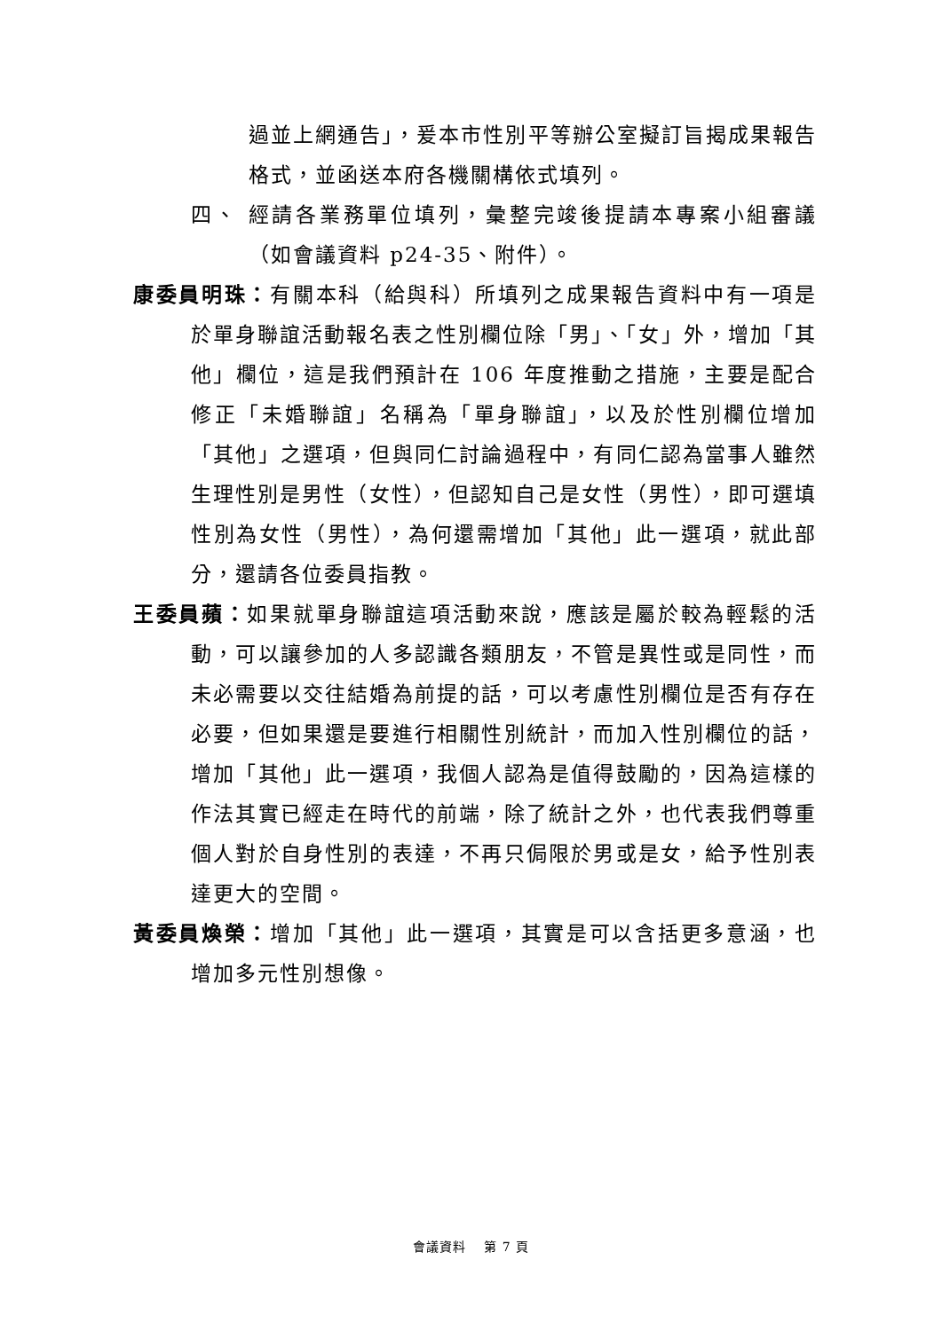過並上網通告」，爰本市性別平等辦公室擬訂旨揭成果報告格式，並函送本府各機關構依式填列。
四、 經請各業務單位填列，彙整完竣後提請本專案小組審議（如會議資料 p24-35、附件）。
康委員明珠：有關本科（給與科）所填列之成果報告資料中有一項是於單身聯誼活動報名表之性別欄位除「男」、「女」外，增加「其他」欄位，這是我們預計在 106 年度推動之措施，主要是配合修正「未婚聯誼」名稱為「單身聯誼」，以及於性別欄位增加「其他」之選項，但與同仁討論過程中，有同仁認為當事人雖然生理性別是男性（女性），但認知自己是女性（男性），即可選填性別為女性（男性），為何還需增加「其他」此一選項，就此部分，還請各位委員指教。
王委員蘋：如果就單身聯誼這項活動來說，應該是屬於較為輕鬆的活動，可以讓參加的人多認識各類朋友，不管是異性或是同性，而未必需要以交往結婚為前提的話，可以考慮性別欄位是否有存在必要，但如果還是要進行相關性別統計，而加入性別欄位的話，增加「其他」此一選項，我個人認為是值得鼓勵的，因為這樣的作法其實已經走在時代的前端，除了統計之外，也代表我們尊重個人對於自身性別的表達，不再只侷限於男或是女，給予性別表達更大的空間。
黃委員煥榮：增加「其他」此一選項，其實是可以含括更多意涵，也增加多元性別想像。
會議資料　 第 7 頁